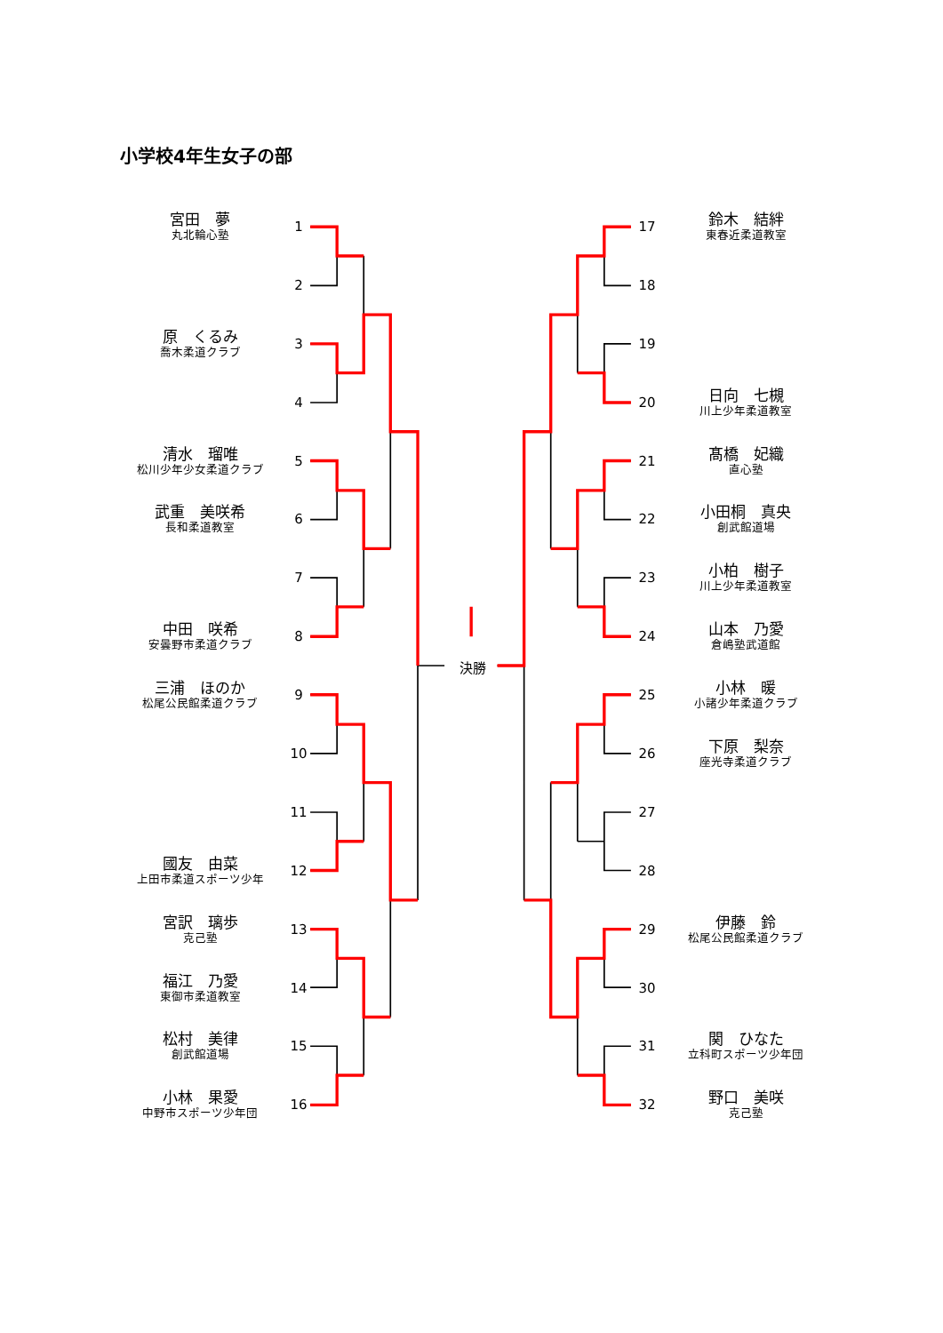小学校4年生女子の部
宮田　夢
丸北輪心塾
原　くるみ
喬木柔道クラブ
清水　瑠唯
松川少年少女柔道クラブ
武重　美咲希
長和柔道教室
中田　咲希
安曇野市柔道クラブ
三浦　ほのか
松尾公民館柔道クラブ
國友　由菜
上田市柔道スポーツ少年
宮訳　璃歩
克己塾
福江　乃愛
東御市柔道教室
松村　美律
創武館道場
小林　果愛
中野市スポーツ少年団
1
2
3
4
5
6
7
8
9
10
11
12
13
14
15
16
決勝
17
18
19
20
21
22
23
24
25
26
27
28
29
30
31
32
鈴木　結絆
東春近柔道教室
日向　七槻
川上少年柔道教室
髙橋　妃織
直心塾
小田桐　真央
創武館道場
小柏　樹子
川上少年柔道教室
山本　乃愛
倉嶋塾武道館
小林　暖
小諸少年柔道クラブ
下原　梨奈
座光寺柔道クラブ
伊藤　鈴
松尾公民館柔道クラブ
関　ひなた
立科町スポーツ少年団
野口　美咲
克己塾